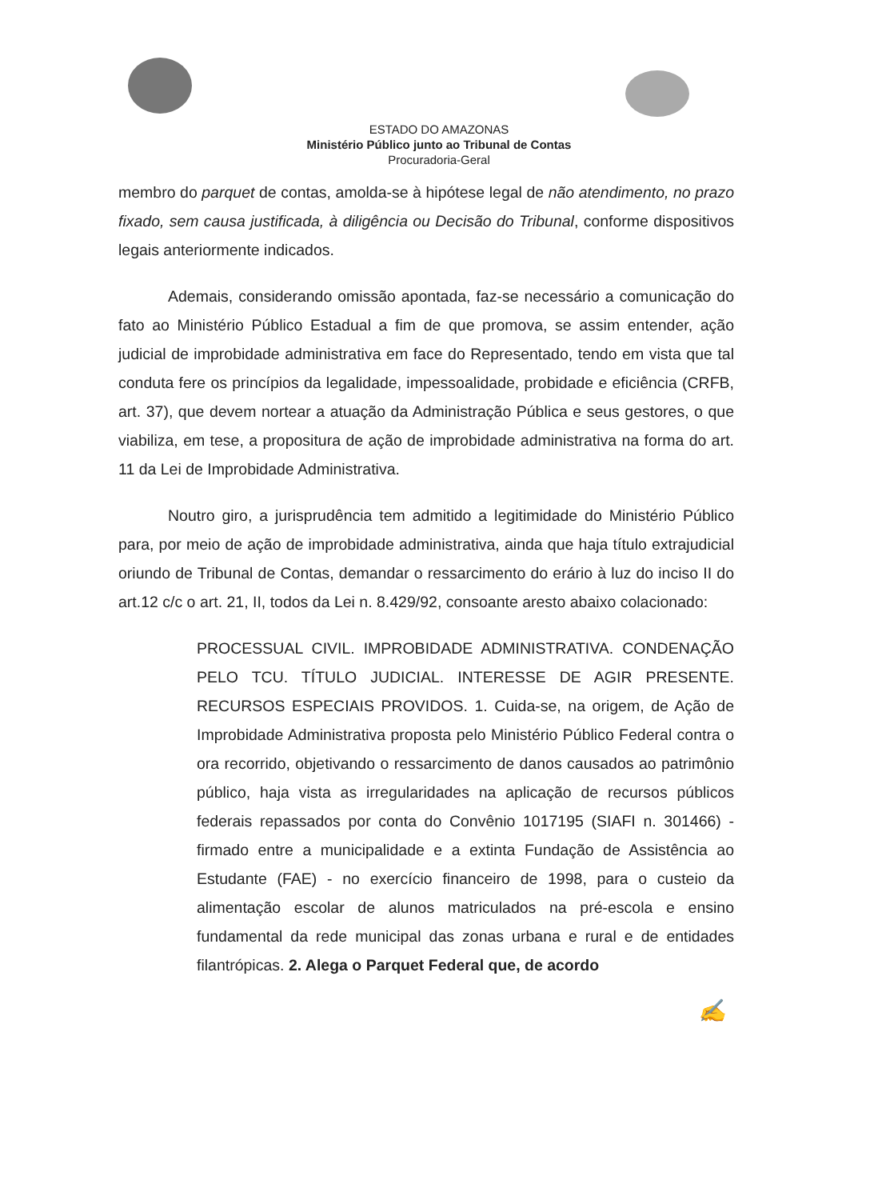ESTADO DO AMAZONAS
Ministério Público junto ao Tribunal de Contas
Procuradoria-Geral
membro do parquet de contas, amolda-se à hipótese legal de não atendimento, no prazo fixado, sem causa justificada, à diligência ou Decisão do Tribunal, conforme dispositivos legais anteriormente indicados.
Ademais, considerando omissão apontada, faz-se necessário a comunicação do fato ao Ministério Público Estadual a fim de que promova, se assim entender, ação judicial de improbidade administrativa em face do Representado, tendo em vista que tal conduta fere os princípios da legalidade, impessoalidade, probidade e eficiência (CRFB, art. 37), que devem nortear a atuação da Administração Pública e seus gestores, o que viabiliza, em tese, a propositura de ação de improbidade administrativa na forma do art. 11 da Lei de Improbidade Administrativa.
Noutro giro, a jurisprudência tem admitido a legitimidade do Ministério Público para, por meio de ação de improbidade administrativa, ainda que haja título extrajudicial oriundo de Tribunal de Contas, demandar o ressarcimento do erário à luz do inciso II do art.12 c/c o art. 21, II, todos da Lei n. 8.429/92, consoante aresto abaixo colacionado:
PROCESSUAL CIVIL. IMPROBIDADE ADMINISTRATIVA. CONDENAÇÃO PELO TCU. TÍTULO JUDICIAL. INTERESSE DE AGIR PRESENTE. RECURSOS ESPECIAIS PROVIDOS. 1. Cuida-se, na origem, de Ação de Improbidade Administrativa proposta pelo Ministério Público Federal contra o ora recorrido, objetivando o ressarcimento de danos causados ao patrimônio público, haja vista as irregularidades na aplicação de recursos públicos federais repassados por conta do Convênio 1017195 (SIAFI n. 301466) - firmado entre a municipalidade e a extinta Fundação de Assistência ao Estudante (FAE) - no exercício financeiro de 1998, para o custeio da alimentação escolar de alunos matriculados na pré-escola e ensino fundamental da rede municipal das zonas urbana e rural e de entidades filantrópicas. 2. Alega o Parquet Federal que, de acordo
✍